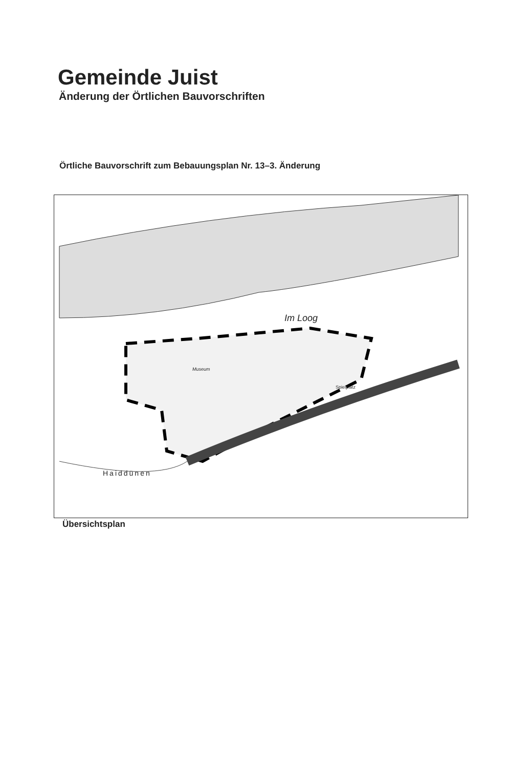Gemeinde Juist
Änderung der Örtlichen Bauvorschriften
Örtliche Bauvorschrift zum Bebauungsplan Nr. 13–3. Änderung
Im Loog
Museum
Haiddünen
Spielplatz
Übersichtsplan